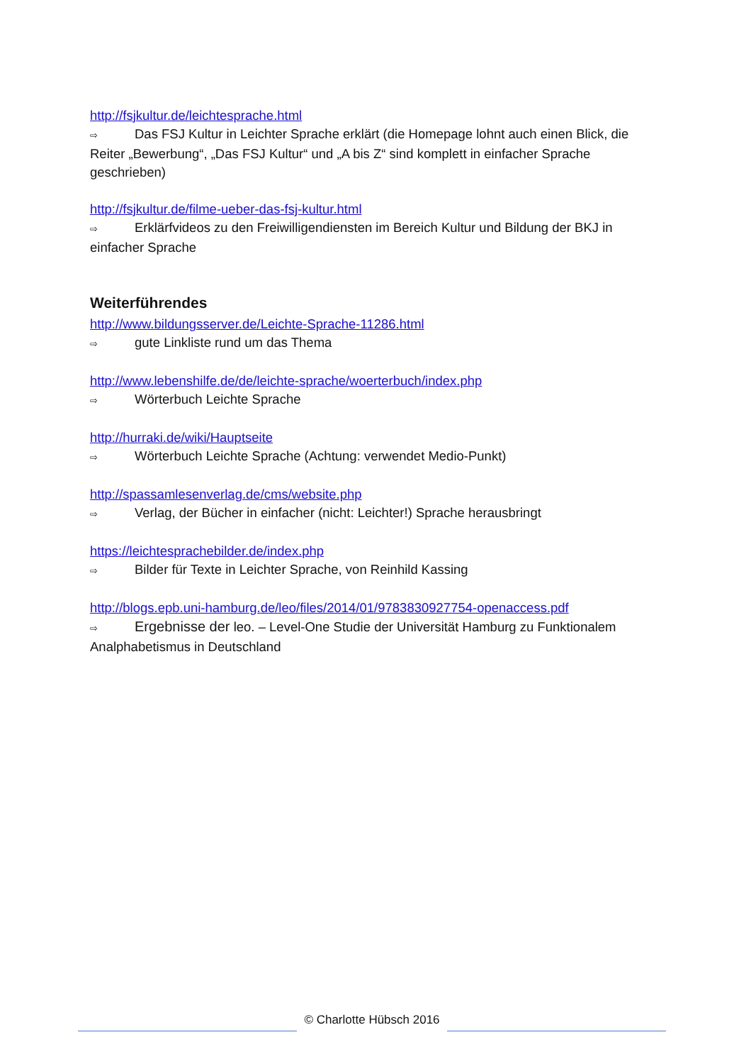http://fsjkultur.de/leichtesprache.html
⇨ Das FSJ Kultur in Leichter Sprache erklärt (die Homepage lohnt auch einen Blick, die Reiter „Bewerbung“, „Das FSJ Kultur“ und „A bis Z“ sind komplett in einfacher Sprache geschrieben)
http://fsjkultur.de/filme-ueber-das-fsj-kultur.html
⇨ Erklärfvideos zu den Freiwilligendiensten im Bereich Kultur und Bildung der BKJ in einfacher Sprache
Weiterführendes
http://www.bildungsserver.de/Leichte-Sprache-11286.html
⇨ gute Linkliste rund um das Thema
http://www.lebenshilfe.de/de/leichte-sprache/woerterbuch/index.php
⇨ Wörterbuch Leichte Sprache
http://hurraki.de/wiki/Hauptseite
⇨ Wörterbuch Leichte Sprache (Achtung: verwendet Medio-Punkt)
http://spassamlesenverlag.de/cms/website.php
⇨ Verlag, der Bücher in einfacher (nicht: Leichter!) Sprache herausbringt
https://leichtesprachebilder.de/index.php
⇨ Bilder für Texte in Leichter Sprache, von Reinhild Kassing
http://blogs.epb.uni-hamburg.de/leo/files/2014/01/9783830927754-openaccess.pdf
⇨ Ergebnisse der leo. – Level-One Studie der Universität Hamburg zu Funktionalem Analphabetismus in Deutschland
© Charlotte Hübsch 2016